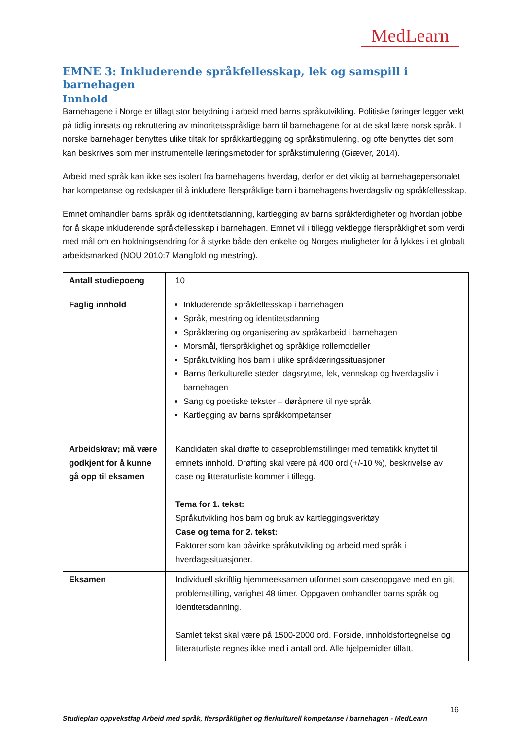MedLearn
EMNE 3: Inkluderende språkfellesskap, lek og samspill i barnehagen
Innhold
Barnehagene i Norge er tillagt stor betydning i arbeid med barns språkutvikling. Politiske føringer legger vekt på tidlig innsats og rekruttering av minoritetsspråklige barn til barnehagene for at de skal lære norsk språk. I norske barnehager benyttes ulike tiltak for språkkartlegging og språkstimulering, og ofte benyttes det som kan beskrives som mer instrumentelle læringsmetoder for språkstimulering (Giæver, 2014).
Arbeid med språk kan ikke ses isolert fra barnehagens hverdag, derfor er det viktig at barnehagepersonalet har kompetanse og redskaper til å inkludere flerspråklige barn i barnehagens hverdagsliv og språkfellesskap.
Emnet omhandler barns språk og identitetsdanning, kartlegging av barns språkferdigheter og hvordan jobbe for å skape inkluderende språkfellesskap i barnehagen. Emnet vil i tillegg vektlegge flerspråklighet som verdi med mål om en holdningsendring for å styrke både den enkelte og Norges muligheter for å lykkes i et globalt arbeidsmarked (NOU 2010:7 Mangfold og mestring).
| Antall studiepoeng | 10 |
| Faglig innhold | Inkluderende språkfellesskap i barnehagen Språk, mestring og identitetsdanning Språklæring og organisering av språkarbeid i barnehagen Morsmål, flerspråklighet og språklige rollemodeller Språkutvikling hos barn i ulike språklæringssituasjoner Barns flerkulturelle steder, dagsrytme, lek, vennskap og hverdagsliv i barnehagen Sang og poetiske tekster – døråpnere til nye språk Kartlegging av barns språkkompetanser |
| Arbeidskrav; må være godkjent for å kunne gå opp til eksamen | Kandidaten skal drøfte to caseproblemstillinger med tematikk knyttet til emnets innhold. Drøfting skal være på 400 ord (+/-10 %), beskrivelse av case og litteraturliste kommer i tillegg. Tema for 1. tekst: Språkutvikling hos barn og bruk av kartleggingsverktøy Case og tema for 2. tekst: Faktorer som kan påvirke språkutvikling og arbeid med språk i hverdagssituasjoner. |
| Eksamen | Individuell skriftlig hjemmeeksamen utformet som caseoppgave med en gitt problemstilling, varighet 48 timer. Oppgaven omhandler barns språk og identitetsdanning. Samlet tekst skal være på 1500-2000 ord. Forside, innholdsfortegnelse og litteraturliste regnes ikke med i antall ord. Alle hjelpemidler tillatt. |
16
Studieplan oppvekstfag Arbeid med språk, flerspråklighet og flerkulturell kompetanse i barnehagen - MedLearn